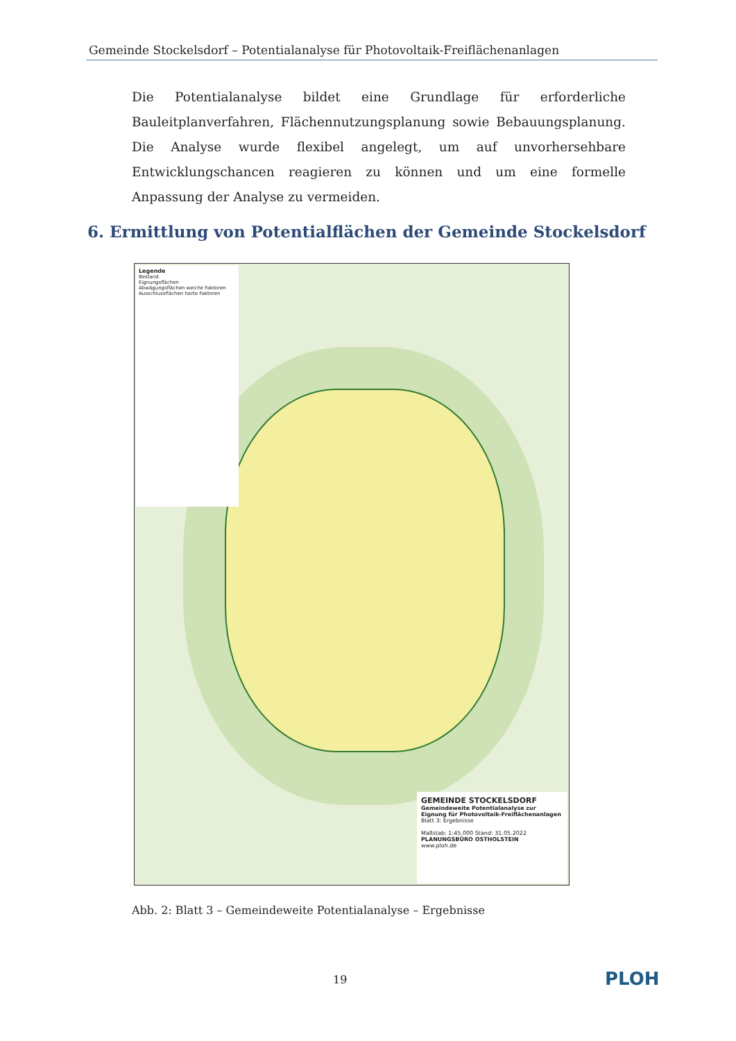Gemeinde Stockelsdorf – Potentialanalyse für Photovoltaik-Freiflächenanlagen
Die Potentialanalyse bildet eine Grundlage für erforderliche Bauleitplanverfahren, Flächennutzungsplanung sowie Bebauungsplanung. Die Analyse wurde flexibel angelegt, um auf unvorhersehbare Entwicklungschancen reagieren zu können und um eine formelle Anpassung der Analyse zu vermeiden.
6. Ermittlung von Potentialflächen der Gemeinde Stockelsdorf
Legende
Bestand
Eignungsflächen
Abwägungsflächen weiche Faktoren
Ausschlussflächen harte Faktoren
GEMEINDE STOCKELSDORF
Gemeindeweite Potentialanalyse zur Eignung für Photovoltaik-Freiflächenanlagen
Blatt 3: Ergebnisse
Maßstab: 1:45.000 Stand: 31.05.2022
PLANUNGSBÜRO OSTHOLSTEIN
www.ploh.de
Abb. 2: Blatt 3 – Gemeindeweite Potentialanalyse – Ergebnisse
19 PLOH